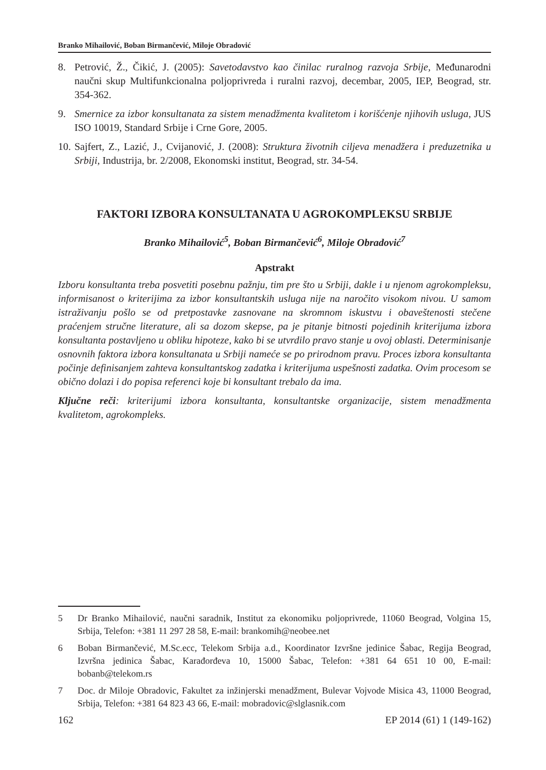Branko Mihailović, Boban Birmančević, Miloje Obradović
8. Petrović, Ž., Čikić, J. (2005): Savetodavstvo kao činilac ruralnog razvoja Srbije, Međunarodni naučni skup Multifunkcionalna poljoprivreda i ruralni razvoj, decembar, 2005, IEP, Beograd, str. 354-362.
9. Smernice za izbor konsultanata za sistem menadžmenta kvalitetom i korišćenje njihovih usluga, JUS ISO 10019, Standard Srbije i Crne Gore, 2005.
10. Sajfert, Z., Lazić, J., Cvijanović, J. (2008): Struktura životnih ciljeva menadžera i preduzetnika u Srbiji, Industrija, br. 2/2008, Ekonomski institut, Beograd, str. 34-54.
FAKTORI IZBORA KONSULTANATA U AGROKOMPLEKSU SRBIJE
Branko Mihailović<sup>5</sup>, Boban Birmančević<sup>6</sup>, Miloje Obradović<sup>7</sup>
Apstrakt
Izboru konsultanta treba posvetiti posebnu pažnju, tim pre što u Srbiji, dakle i u njenom agrokompleksu, informisanost o kriterijima za izbor konsultantskih usluga nije na naročito visokom nivou. U samom istraživanju pošlo se od pretpostavke zasnovane na skromnom iskustvu i obaveštenosti stečene praćenjem stručne literature, ali sa dozom skepse, pa je pitanje bitnosti pojedinih kriterijuma izbora konsultanta postavljeno u obliku hipoteze, kako bi se utvrdilo pravo stanje u ovoj oblasti. Determinisanje osnovnih faktora izbora konsultanata u Srbiji nameće se po prirodnom pravu. Proces izbora konsultanta počinje definisanjem zahteva konsultantskog zadatka i kriterijuma uspešnosti zadatka. Ovim procesom se obično dolazi i do popisa referenci koje bi konsultant trebalo da ima.
Ključne reči: kriterijumi izbora konsultanta, konsultantske organizacije, sistem menadžmenta kvalitetom, agrokompleks.
5 Dr Branko Mihailović, naučni saradnik, Institut za ekonomiku poljoprivrede, 11060 Beograd, Volgina 15, Srbija, Telefon: +381 11 297 28 58, E-mail: brankomih@neobee.net
6 Boban Birmančević, M.Sc.ecc, Telekom Srbija a.d., Koordinator Izvršne jedinice Šabac, Regija Beograd, Izvršna jedinica Šabac, Karađorđeva 10, 15000 Šabac, Telefon: +381 64 651 10 00, E-mail: bobanb@telekom.rs
7 Doc. dr Miloje Obradovic, Fakultet za inžinjerski menadžment, Bulevar Vojvode Misica 43, 11000 Beograd, Srbija, Telefon: +381 64 823 43 66, E-mail: mobradovic@slglasnik.com
162 EP 2014 (61) 1 (149-162)